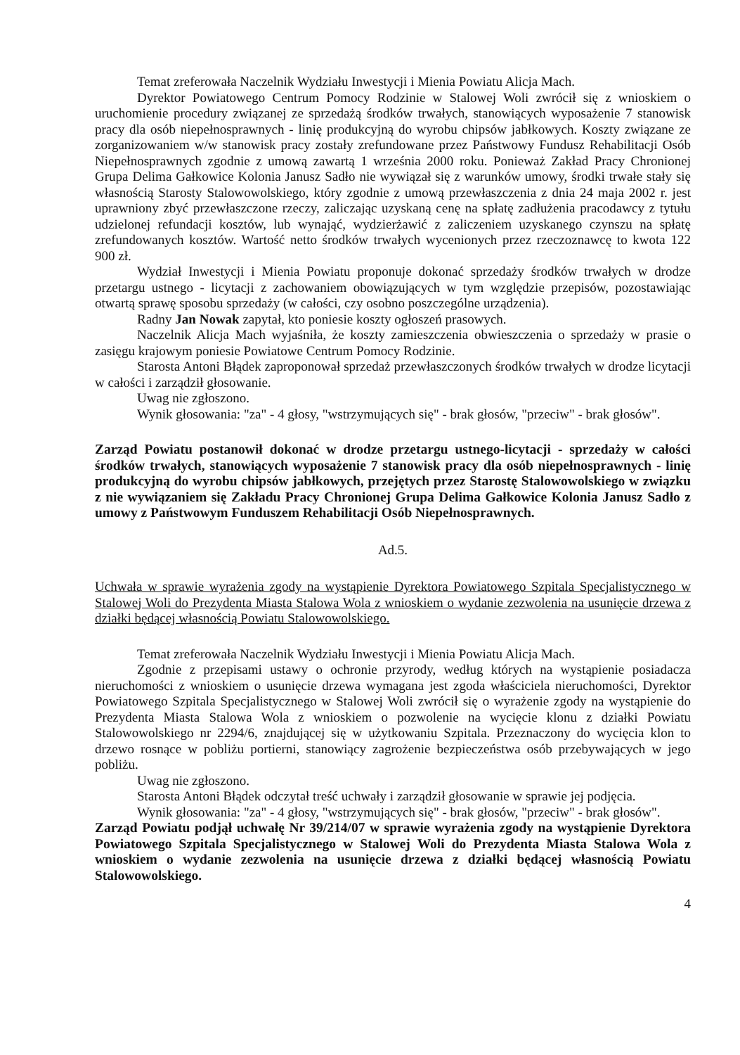Temat zreferowała Naczelnik Wydziału Inwestycji i Mienia Powiatu Alicja Mach.
Dyrektor Powiatowego Centrum Pomocy Rodzinie w Stalowej Woli zwrócił się z wnioskiem o uruchomienie procedury związanej ze sprzedażą środków trwałych, stanowiących wyposażenie 7 stanowisk pracy dla osób niepełnosprawnych - linię produkcyjną do wyrobu chipsów jabłkowych. Koszty związane ze zorganizowaniem w/w stanowisk pracy zostały zrefundowane przez Państwowy Fundusz Rehabilitacji Osób Niepełnosprawnych zgodnie z umową zawartą 1 września 2000 roku. Ponieważ Zakład Pracy Chronionej Grupa Delima Gałkowice Kolonia Janusz Sadło nie wywiązał się z warunków umowy, środki trwałe stały się własnością Starosty Stalowowolskiego, który zgodnie z umową przewłaszczenia z dnia 24 maja 2002 r. jest uprawniony zbyć przewłaszczone rzeczy, zaliczając uzyskaną cenę na spłatę zadłużenia pracodawcy z tytułu udzielonej refundacji kosztów, lub wynająć, wydzierżawić z zaliczeniem uzyskanego czynszu na spłatę zrefundowanych kosztów. Wartość netto środków trwałych wycenionych przez rzeczoznawcę to kwota 122 900 zł.
Wydział Inwestycji i Mienia Powiatu proponuje dokonać sprzedaży środków trwałych w drodze przetargu ustnego - licytacji z zachowaniem obowiązujących w tym względzie przepisów, pozostawiając otwartą sprawę sposobu sprzedaży (w całości, czy osobno poszczególne urządzenia).
Radny Jan Nowak zapytał, kto poniesie koszty ogłoszeń prasowych.
Naczelnik Alicja Mach wyjaśniła, że koszty zamieszczenia obwieszczenia o sprzedaży w prasie o zasięgu krajowym poniesie Powiatowe Centrum Pomocy Rodzinie.
Starosta Antoni Błądek zaproponował sprzedaż przewłaszczonych środków trwałych w drodze licytacji w całości i zarządził głosowanie.
Uwag nie zgłoszono.
Wynik głosowania: "za" - 4 głosy, "wstrzymujących się" - brak głosów, "przeciw" - brak głosów".
Zarząd Powiatu postanowił dokonać w drodze przetargu ustnego-licytacji - sprzedaży w całości środków trwałych, stanowiących wyposażenie 7 stanowisk pracy dla osób niepełnosprawnych - linię produkcyjną do wyrobu chipsów jabłkowych, przejętych przez Starostę Stalowowolskiego w związku z nie wywiązaniem się Zakładu Pracy Chronionej Grupa Delima Gałkowice Kolonia Janusz Sadło z umowy z Państwowym Funduszem Rehabilitacji Osób Niepełnosprawnych.
Ad.5.
Uchwała w sprawie wyrażenia zgody na wystąpienie Dyrektora Powiatowego Szpitala Specjalistycznego w Stalowej Woli do Prezydenta Miasta Stalowa Wola z wnioskiem o wydanie zezwolenia na usunięcie drzewa z działki będącej własnością Powiatu Stalowowolskiego.
Temat zreferowała Naczelnik Wydziału Inwestycji i Mienia Powiatu Alicja Mach.
Zgodnie z przepisami ustawy o ochronie przyrody, według których na wystąpienie posiadacza nieruchomości z wnioskiem o usunięcie drzewa wymagana jest zgoda właściciela nieruchomości, Dyrektor Powiatowego Szpitala Specjalistycznego w Stalowej Woli zwrócił się o wyrażenie zgody na wystąpienie do Prezydenta Miasta Stalowa Wola z wnioskiem o pozwolenie na wycięcie klonu z działki Powiatu Stalowowolskiego nr 2294/6, znajdującej się w użytkowaniu Szpitala. Przeznaczony do wycięcia klon to drzewo rosnące w pobliżu portierni, stanowiący zagrożenie bezpieczeństwa osób przebywających w jego pobliżu.
Uwag nie zgłoszono.
Starosta Antoni Błądek odczytał treść uchwały i zarządził głosowanie w sprawie jej podjęcia.
Wynik głosowania: "za" - 4 głosy, "wstrzymujących się" - brak głosów, "przeciw" - brak głosów".
Zarząd Powiatu podjął uchwałę Nr 39/214/07 w sprawie wyrażenia zgody na wystąpienie Dyrektora Powiatowego Szpitala Specjalistycznego w Stalowej Woli do Prezydenta Miasta Stalowa Wola z wnioskiem o wydanie zezwolenia na usunięcie drzewa z działki będącej własnością Powiatu Stalowowolskiego.
4